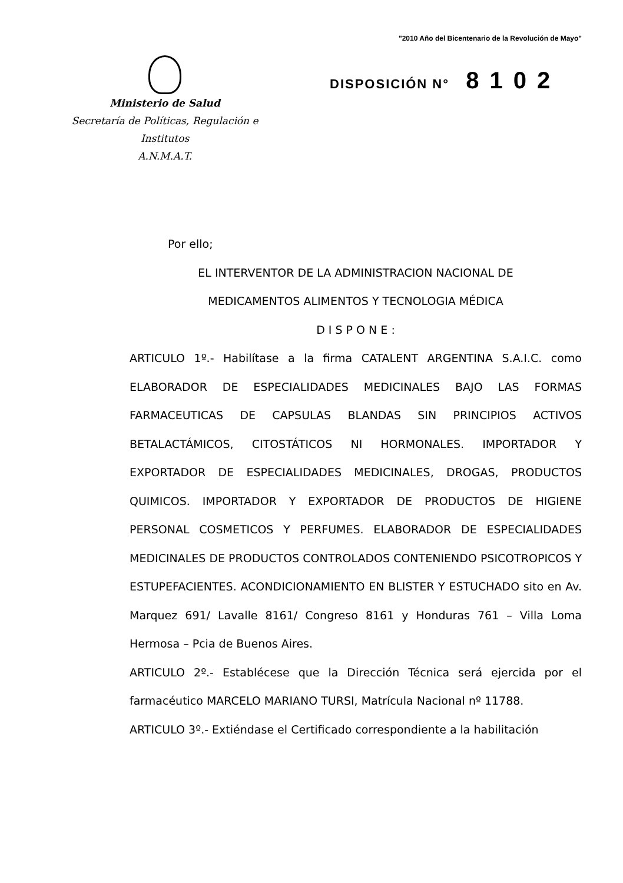"2010 Año del Bicentenario de la Revolución de Mayo"
Ministerio de Salud
Secretaría de Políticas, Regulación e
Institutos
A.N.M.A.T.
DISPOSICIÓN N° 8102
Por ello;
EL INTERVENTOR DE LA ADMINISTRACION NACIONAL DE
MEDICAMENTOS ALIMENTOS Y TECNOLOGIA MÉDICA
D I S P O N E :
ARTICULO 1º.- Habilítase a la firma CATALENT ARGENTINA S.A.I.C. como ELABORADOR DE ESPECIALIDADES MEDICINALES BAJO LAS FORMAS FARMACEUTICAS DE CAPSULAS BLANDAS SIN PRINCIPIOS ACTIVOS BETALACTÁMICOS, CITOSTÁTICOS NI HORMONALES. IMPORTADOR Y EXPORTADOR DE ESPECIALIDADES MEDICINALES, DROGAS, PRODUCTOS QUIMICOS. IMPORTADOR Y EXPORTADOR DE PRODUCTOS DE HIGIENE PERSONAL COSMETICOS Y PERFUMES. ELABORADOR DE ESPECIALIDADES MEDICINALES DE PRODUCTOS CONTROLADOS CONTENIENDO PSICOTROPICOS Y ESTUPEFACIENTES. ACONDICIONAMIENTO EN BLISTER Y ESTUCHADO sito en Av. Marquez 691/ Lavalle 8161/ Congreso 8161 y Honduras 761 – Villa Loma Hermosa – Pcia de Buenos Aires.
ARTICULO 2º.- Establécese que la Dirección Técnica será ejercida por el farmacéutico MARCELO MARIANO TURSI, Matrícula Nacional nº 11788.
ARTICULO 3º.- Extiéndase el Certificado correspondiente a la habilitación